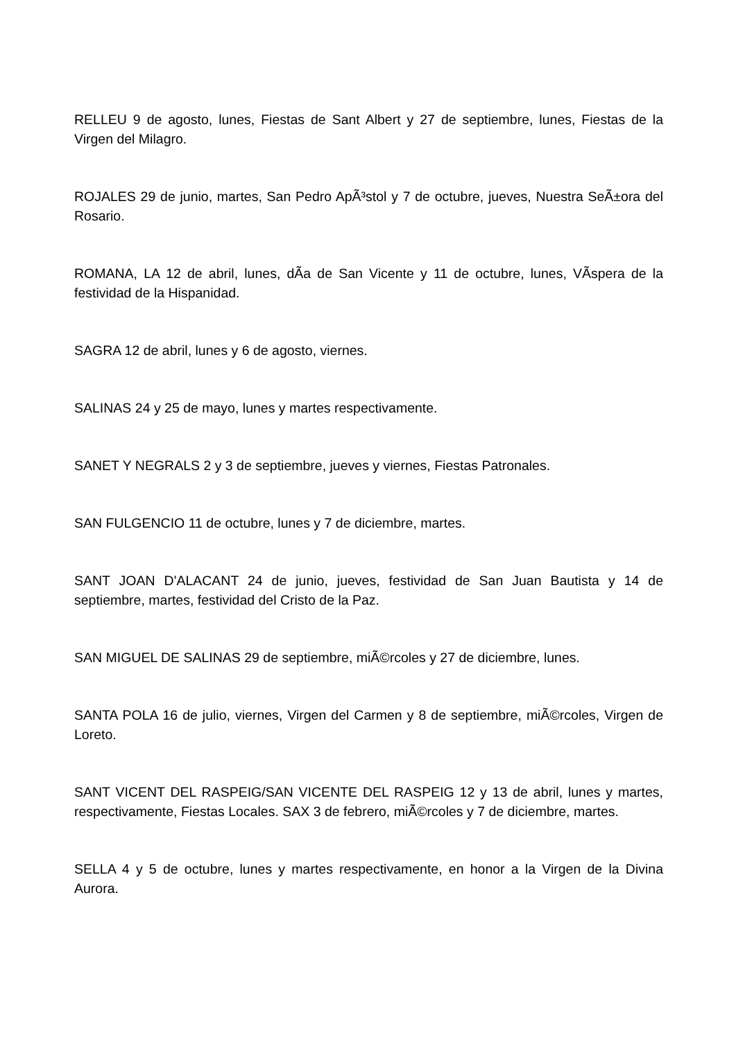RELLEU 9 de agosto, lunes, Fiestas de Sant Albert y 27 de septiembre, lunes, Fiestas de la Virgen del Milagro.
ROJALES 29 de junio, martes, San Pedro ApÃ³stol y 7 de octubre, jueves, Nuestra SeÃ±ora del Rosario.
ROMANA, LA 12 de abril, lunes, dÃ­a de San Vicente y 11 de octubre, lunes, VÃ­spera de la festividad de la Hispanidad.
SAGRA 12 de abril, lunes y 6 de agosto, viernes.
SALINAS 24 y 25 de mayo, lunes y martes respectivamente.
SANET Y NEGRALS 2 y 3 de septiembre, jueves y viernes, Fiestas Patronales.
SAN FULGENCIO 11 de octubre, lunes y 7 de diciembre, martes.
SANT JOAN D'ALACANT 24 de junio, jueves, festividad de San Juan Bautista y 14 de septiembre, martes, festividad del Cristo de la Paz.
SAN MIGUEL DE SALINAS 29 de septiembre, miÃ©rcoles y 27 de diciembre, lunes.
SANTA POLA 16 de julio, viernes, Virgen del Carmen y 8 de septiembre, miÃ©rcoles, Virgen de Loreto.
SANT VICENT DEL RASPEIG/SAN VICENTE DEL RASPEIG 12 y 13 de abril, lunes y martes, respectivamente, Fiestas Locales. SAX 3 de febrero, miÃ©rcoles y 7 de diciembre, martes.
SELLA 4 y 5 de octubre, lunes y martes respectivamente, en honor a la Virgen de la Divina Aurora.